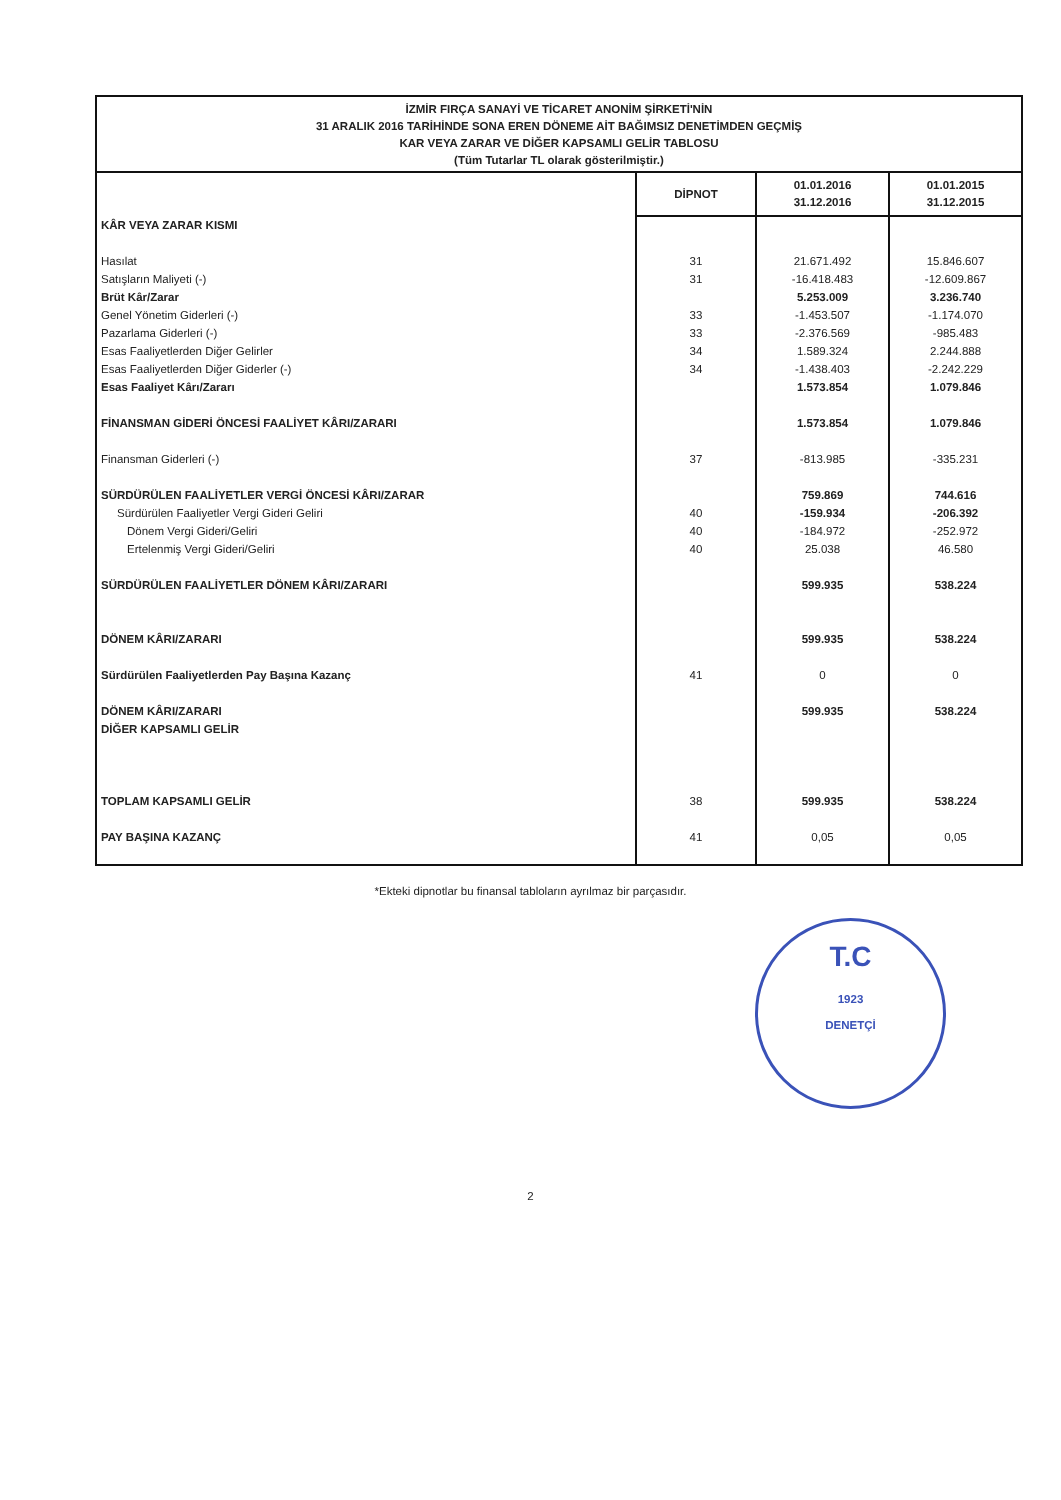İZMİR FIRÇA SANAYİ VE TİCARET ANONİM ŞİRKETİ'NİN
31 ARALIK 2016 TARİHİNDE SONA EREN DÖNEME AİT BAĞIMSIZ DENETİMDEN GEÇMİŞ
KAR VEYA ZARAR VE DİĞER KAPSAMLI GELİR TABLOSU
(Tüm Tutarlar TL olarak gösterilmiştir.)
| | DİPNOT | 01.01.2016 31.12.2016 | 01.01.2015 31.12.2015 |
| --- | --- | --- | --- |
| KÂR VEYA ZARAR KISMI | | | |
| Hasılat | 31 | 21.671.492 | 15.846.607 |
| Satışların Maliyeti (-) | 31 | -16.418.483 | -12.609.867 |
| Brüt Kâr/Zarar | | 5.253.009 | 3.236.740 |
| Genel Yönetim Giderleri (-) | 33 | -1.453.507 | -1.174.070 |
| Pazarlama Giderleri (-) | 33 | -2.376.569 | -985.483 |
| Esas Faaliyetlerden Diğer Gelirler | 34 | 1.589.324 | 2.244.888 |
| Esas Faaliyetlerden Diğer Giderler (-) | 34 | -1.438.403 | -2.242.229 |
| Esas Faaliyet Kârı/Zararı | | 1.573.854 | 1.079.846 |
| FİNANSMAN GİDERİ ÖNCESİ FAALİYET KÂRI/ZARARI | | 1.573.854 | 1.079.846 |
| Finansman Giderleri (-) | 37 | -813.985 | -335.231 |
| SÜRDÜRÜLEN FAALİYETLER VERGİ ÖNCESİ KÂRI/ZARAR | | 759.869 | 744.616 |
| Sürdürülen Faaliyetler Vergi Gideri Geliri | 40 | -159.934 | -206.392 |
| Dönem Vergi Gideri/Geliri | 40 | -184.972 | -252.972 |
| Ertelenmiş Vergi Gideri/Geliri | 40 | 25.038 | 46.580 |
| SÜRDÜRÜLEN FAALİYETLER DÖNEM KÂRI/ZARARI | | 599.935 | 538.224 |
| DÖNEM KÂRI/ZARARI | | 599.935 | 538.224 |
| Sürdürülen Faaliyetlerden Pay Başına Kazanç | 41 | 0 | 0 |
| DÖNEM KÂRI/ZARARI | | 599.935 | 538.224 |
| DİĞER KAPSAMLI GELİR | | | |
| TOPLAM KAPSAMLI GELİR | 38 | 599.935 | 538.224 |
| PAY BAŞINA KAZANÇ | 41 | 0,05 | 0,05 |
*Ekteki dipnotlar bu finansal tabloların ayrılmaz bir parçasıdır.
T.C
1923
DENETÇİ
2